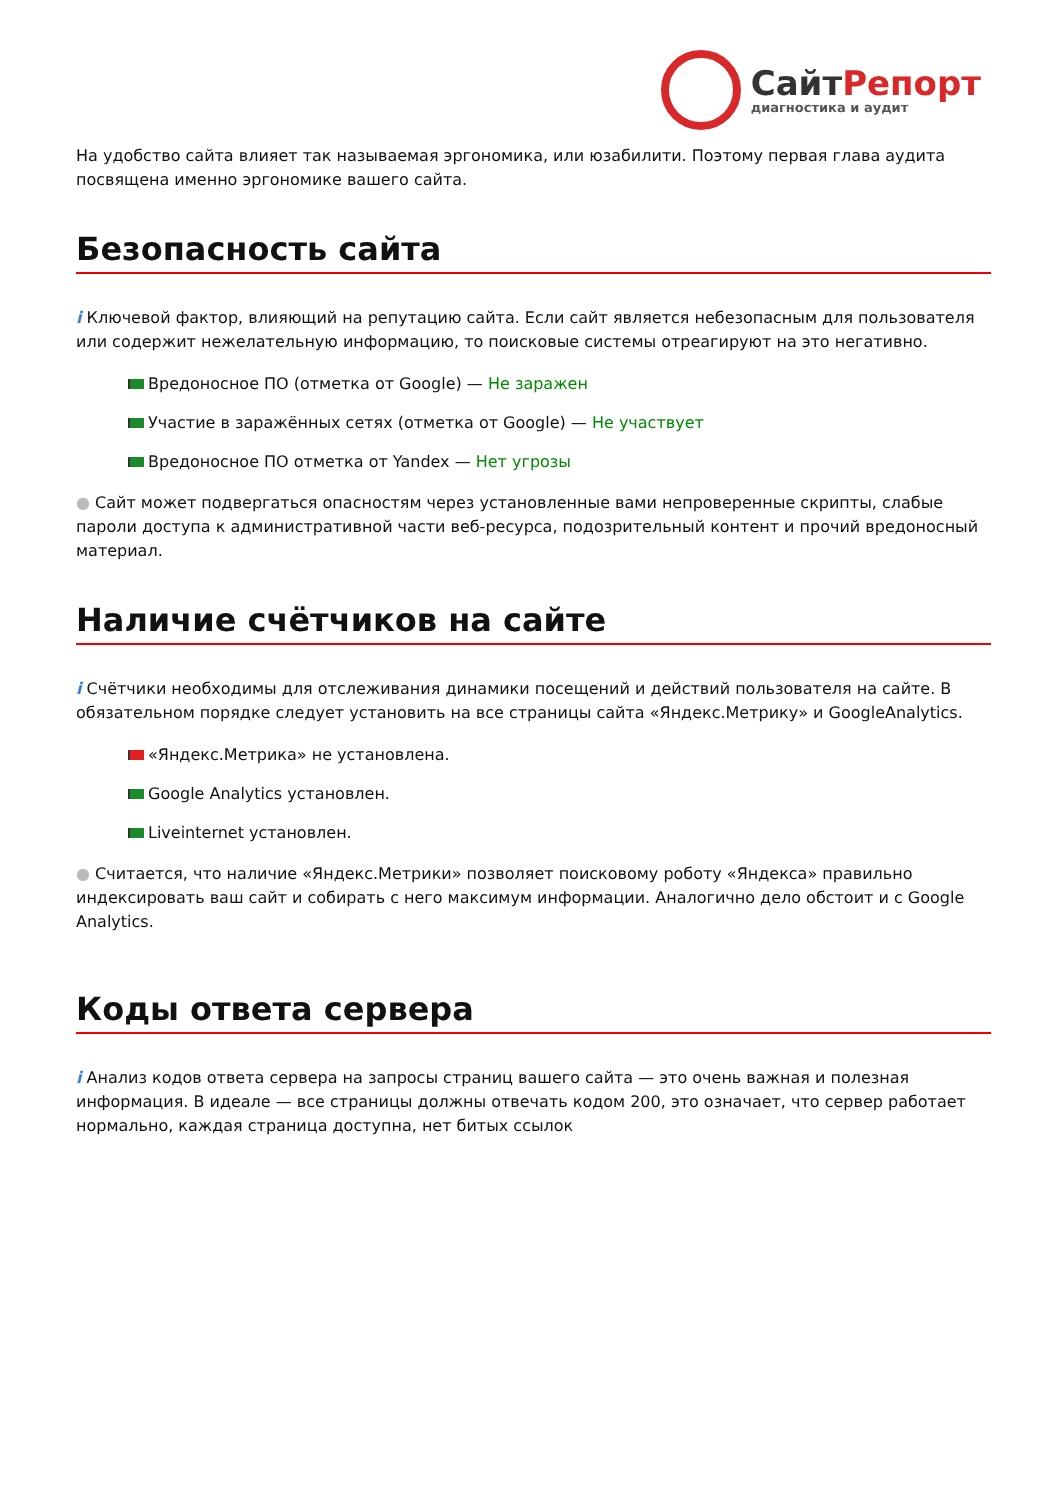СайтРепорт
диагностика и аудит
На удобство сайта влияет так называемая эргономика, или юзабилити. Поэтому первая глава аудита посвящена именно эргономике вашего сайта.
Безопасность сайта
i Ключевой фактор, влияющий на репутацию сайта. Если сайт является небезопасным для пользователя или содержит нежелательную информацию, то поисковые системы отреагируют на это негативно.
Вредоносное ПО (отметка от Google) — Не заражен
Участие в заражённых сетях (отметка от Google) — Не участвует
Вредоносное ПО отметка от Yandex — Нет угрозы
● Сайт может подвергаться опасностям через установленные вами непроверенные скрипты, слабые пароли доступа к административной части веб-ресурса, подозрительный контент и прочий вредоносный материал.
Наличие счётчиков на сайте
i Счётчики необходимы для отслеживания динамики посещений и действий пользователя на сайте. В обязательном порядке следует установить на все страницы сайта «Яндекс.Метрику» и GoogleAnalytics.
«Яндекс.Метрика» не установлена.
Google Analytics установлен.
Liveinternet установлен.
● Считается, что наличие «Яндекс.Метрики» позволяет поисковому роботу «Яндекса» правильно индексировать ваш сайт и собирать с него максимум информации. Аналогично дело обстоит и с Google Analytics.
Коды ответа сервера
i Анализ кодов ответа сервера на запросы страниц вашего сайта — это очень важная и полезная информация. В идеале — все страницы должны отвечать кодом 200, это означает, что сервер работает нормально, каждая страница доступна, нет битых ссылок